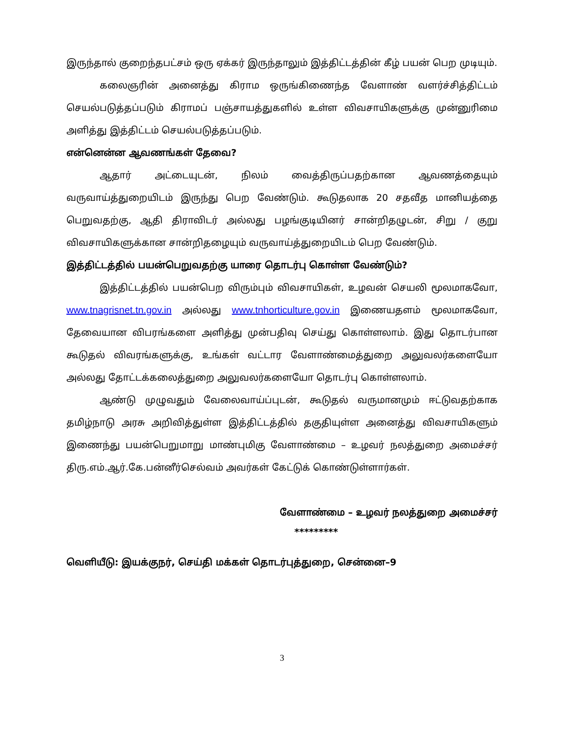இருந்தால் குறைந்தபட்சம் ஒரு ஏக்கர் இருந்தாலும் இத்திட்டத்தின் கீழ் பயன் பெற முடியும்.
கலைஞரின் அனைத்து கிராம ஒருங்கிணைந்த வேளாண் வளர்ச்சித்திட்டம் செயல்படுத்தப்படும் கிராமப் பஞ்சாயத்துகளில் உள்ள விவசாயிகளுக்கு முன்னுரிமை அளித்து இத்திட்டம் செயல்படுத்தப்படும்.
என்னென்ன ஆவணங்கள் தேவை?
ஆதார் அட்டையுடன், நிலம் வைத்திருப்பதற்கான ஆவணத்தையும் வருவாய்த்துறையிடம் இருந்து பெற வேண்டும். கூடுதலாக 20 சதவீத மானியத்தை பெறுவதற்கு, ஆதி திராவிடர் அல்லது பழங்குடியினர் சான்றிதழுடன், சிறு / குறு விவசாயிகளுக்கான சான்றிதழையும் வருவாய்த்துறையிடம் பெற வேண்டும்.
இத்திட்டத்தில் பயன்பெறுவதற்கு யாரை தொடர்பு கொள்ள வேண்டும்?
இத்திட்டத்தில் பயன்பெற விரும்பும் விவசாயிகள், உழவன் செயலி மூலமாகவோ, www.tnagrisnet.tn.gov.in அல்லது www.tnhorticulture.gov.in இணையதளம் மூலமாகவோ, தேவையான விபரங்களை அளித்து முன்பதிவு செய்து கொள்ளலாம். இது தொடர்பான கூடுதல் விவரங்களுக்கு, உங்கள் வட்டார வேளாண்மைத்துறை அலுவலர்களையோ அல்லது தோட்டக்கலைத்துறை அலுவலர்களையோ தொடர்பு கொள்ளலாம்.
ஆண்டு முழுவதும் வேலைவாய்ப்புடன், கூடுதல் வருமானமும் ஈட்டுவதற்காக தமிழ்நாடு அரசு அறிவித்துள்ள இத்திட்டத்தில் தகுதியுள்ள அனைத்து விவசாயிகளும் இணைந்து பயன்பெறுமாறு மாண்புமிகு வேளாண்மை – உழவர் நலத்துறை அமைச்சர் திரு.எம்.ஆர்.கே.பன்னீர்செல்வம் அவர்கள் கேட்டுக் கொண்டுள்ளார்கள்.
வேளாண்மை – உழவர் நலத்துறை அமைச்சர்
*********
வெளியீடு: இயக்குநர், செய்தி மக்கள் தொடர்புத்துறை, சென்னை–9
3